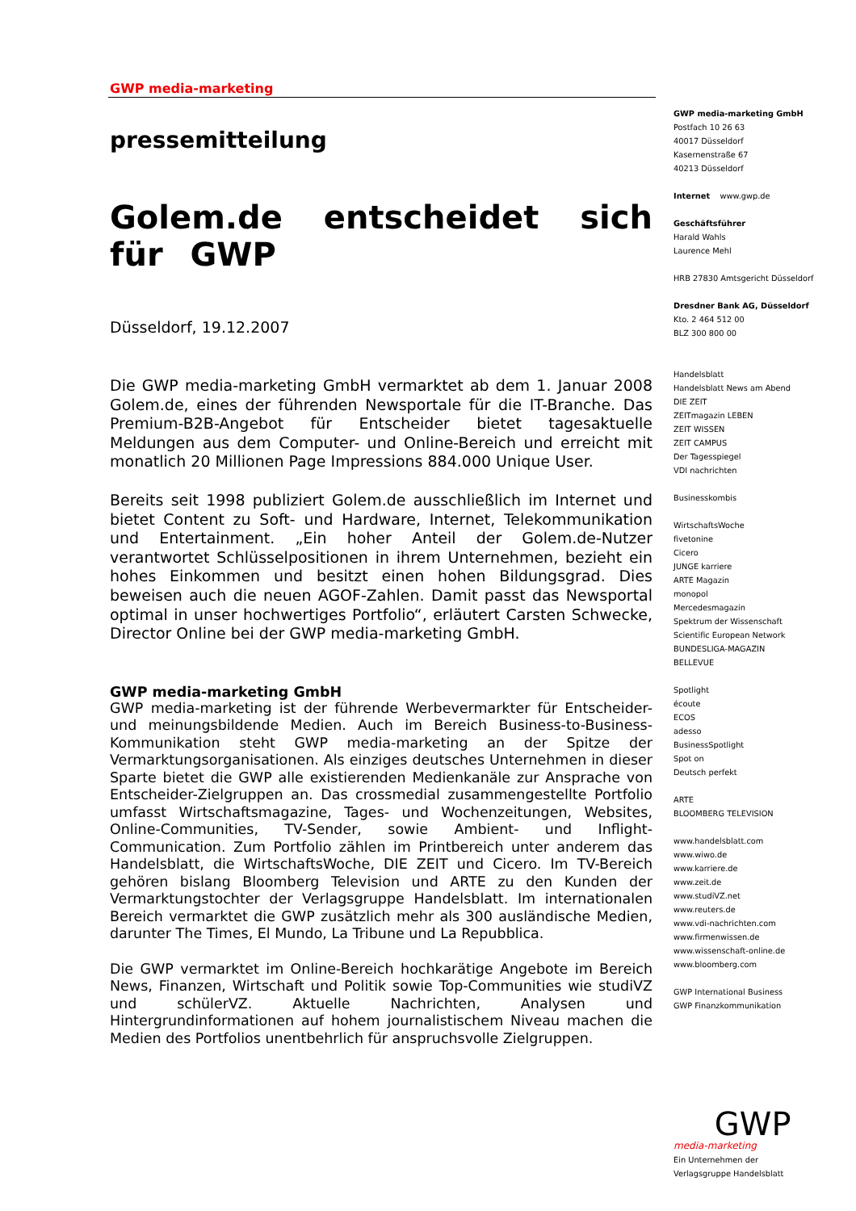GWP media-marketing
pressemitteilung
Golem.de entscheidet sich für GWP
Düsseldorf, 19.12.2007
Die GWP media-marketing GmbH vermarktet ab dem 1. Januar 2008 Golem.de, eines der führenden Newsportale für die IT-Branche. Das Premium-B2B-Angebot für Entscheider bietet tagesaktuelle Meldungen aus dem Computer- und Online-Bereich und erreicht mit monatlich 20 Millionen Page Impressions 884.000 Unique User.
Bereits seit 1998 publiziert Golem.de ausschließlich im Internet und bietet Content zu Soft- und Hardware, Internet, Telekommunikation und Entertainment. „Ein hoher Anteil der Golem.de-Nutzer verantwortet Schlüsselpositionen in ihrem Unternehmen, bezieht ein hohes Einkommen und besitzt einen hohen Bildungsgrad. Dies beweisen auch die neuen AGOF-Zahlen. Damit passt das Newsportal optimal in unser hochwertiges Portfolio“, erläutert Carsten Schwecke, Director Online bei der GWP media-marketing GmbH.
GWP media-marketing GmbH
GWP media-marketing ist der führende Werbevermarkter für Entscheider- und meinungsbildende Medien. Auch im Bereich Business-to-Business-Kommunikation steht GWP media-marketing an der Spitze der Vermarktungsorganisationen. Als einziges deutsches Unternehmen in dieser Sparte bietet die GWP alle existierenden Medienkanäle zur Ansprache von Entscheider-Zielgruppen an. Das crossmedial zusammengestellte Portfolio umfasst Wirtschaftsmagazine, Tages- und Wochenzeitungen, Websites, Online-Communities, TV-Sender, sowie Ambient- und Inflight-Communication. Zum Portfolio zählen im Printbereich unter anderem das Handelsblatt, die WirtschaftsWoche, DIE ZEIT und Cicero. Im TV-Bereich gehören bislang Bloomberg Television und ARTE zu den Kunden der Vermarktungstochter der Verlagsgruppe Handelsblatt. Im internationalen Bereich vermarktet die GWP zusätzlich mehr als 300 ausländische Medien, darunter The Times, El Mundo, La Tribune und La Repubblica.
Die GWP vermarktet im Online-Bereich hochkarätige Angebote im Bereich News, Finanzen, Wirtschaft und Politik sowie Top-Communities wie studiVZ und schülerVZ. Aktuelle Nachrichten, Analysen und Hintergrundinformationen auf hohem journalistischem Niveau machen die Medien des Portfolios unentbehrlich für anspruchsvolle Zielgruppen.
GWP media-marketing GmbH
Postfach 10 26 63
40017 Düsseldorf
Kasernenstraße 67
40213 Düsseldorf
Internet www.gwp.de
Geschäftsführer
Harald Wahls
Laurence Mehl
HRB 27830 Amtsgericht Düsseldorf
Dresdner Bank AG, Düsseldorf
Kto. 2 464 512 00
BLZ 300 800 00
Handelsblatt
Handelsblatt News am Abend
DIE ZEIT
ZEITmagazin LEBEN
ZEIT WISSEN
ZEIT CAMPUS
Der Tagesspiegel
VDI nachrichten
Businesskombis
WirtschaftsWoche
fivetonine
Cicero
JUNGE karriere
ARTE Magazin
monopol
Mercedesmagazin
Spektrum der Wissenschaft
Scientific European Network
BUNDESLIGA-MAGAZIN
BELLEVUE
Spotlight
écoute
ECOS
adesso
BusinessSpotlight
Spot on
Deutsch perfekt
ARTE
BLOOMBERG TELEVISION
www.handelsblatt.com
www.wiwo.de
www.karriere.de
www.zeit.de
www.studiVZ.net
www.reuters.de
www.vdi-nachrichten.com
www.firmenwissen.de
www.wissenschaft-online.de
www.bloomberg.com
GWP International Business
GWP Finanzkommunikation
GWP media-marketing
Ein Unternehmen der
Verlagsgruppe Handelsblatt